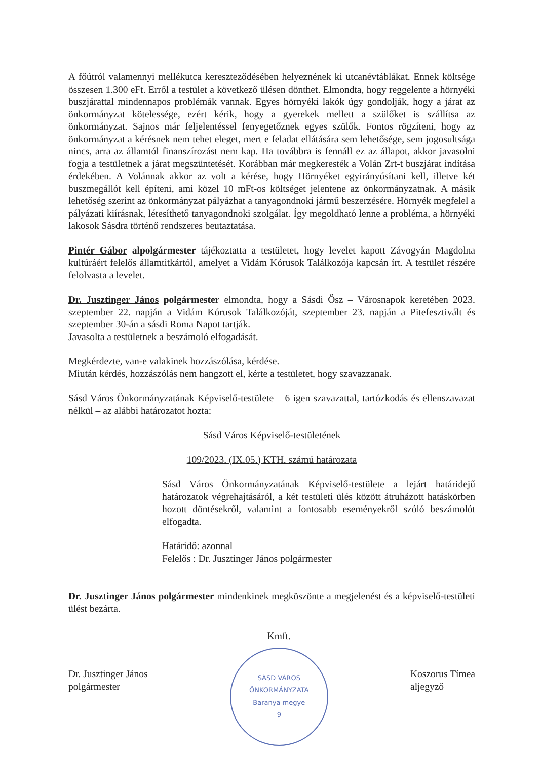A főútról valamennyi mellékutca kereszteződésében helyeznének ki utcanévtáblákat. Ennek költsége összesen 1.300 eFt. Erről a testület a következő ülésen dönthet. Elmondta, hogy reggelente a hörnyéki buszjárattal mindennapos problémák vannak. Egyes hörnyéki lakók úgy gondolják, hogy a járat az önkormányzat kötelessége, ezért kérik, hogy a gyerekek mellett a szülőket is szállítsa az önkormányzat. Sajnos már feljelentéssel fenyegetőznek egyes szülők. Fontos rögzíteni, hogy az önkormányzat a kérésnek nem tehet eleget, mert e feladat ellátására sem lehetősége, sem jogosultsága nincs, arra az államtól finanszírozást nem kap. Ha továbbra is fennáll ez az állapot, akkor javasolni fogja a testületnek a járat megszüntetését. Korábban már megkeresték a Volán Zrt-t buszjárat indítása érdekében. A Volánnak akkor az volt a kérése, hogy Hörnyéket egyirányúsítani kell, illetve két buszmegállót kell építeni, ami közel 10 mFt-os költséget jelentene az önkormányzatnak. A másik lehetőség szerint az önkormányzat pályázhat a tanyagondnoki jármű beszerzésére. Hörnyék megfelel a pályázati kiírásnak, létesíthető tanyagondnoki szolgálat. Így megoldható lenne a probléma, a hörnyéki lakosok Sásdra történő rendszeres beutaztatása.
Pintér Gábor alpolgármester tájékoztatta a testületet, hogy levelet kapott Závogyán Magdolna kultúráért felelős államtitkártól, amelyet a Vidám Kórusok Találkozója kapcsán írt. A testület részére felolvasta a levelet.
Dr. Jusztinger János polgármester elmondta, hogy a Sásdi Ősz – Városnapok keretében 2023. szeptember 22. napján a Vidám Kórusok Találkozóját, szeptember 23. napján a Pitefesztivált és szeptember 30-án a sásdi Roma Napot tartják.
Javasolta a testületnek a beszámoló elfogadását.
Megkérdezte, van-e valakinek hozzászólása, kérdése.
Miután kérdés, hozzászólás nem hangzott el, kérte a testületet, hogy szavazzanak.
Sásd Város Önkormányzatának Képviselő-testülete – 6 igen szavazattal, tartózkodás és ellenszavazat nélkül – az alábbi határozatot hozta:
Sásd Város Képviselő-testületének
109/2023. (IX.05.) KTH. számú határozata
Sásd Város Önkormányzatának Képviselő-testülete a lejárt határidejű határozatok végrehajtásáról, a két testületi ülés között átruházott hatáskörben hozott döntésekről, valamint a fontosabb eseményekről szóló beszámolót elfogadta.
Határidő: azonnal
Felelős : Dr. Jusztinger János polgármester
Dr. Jusztinger János polgármester mindenkinek megköszönte a megjelenést és a képviselő-testületi ülést bezárta.
Dr. Jusztinger János
polgármester
Kmft.
SÁSD VÁROS ÖNKORMÁNYZATA
Baranya megye
9
Koszorus Tímea
aljegyző